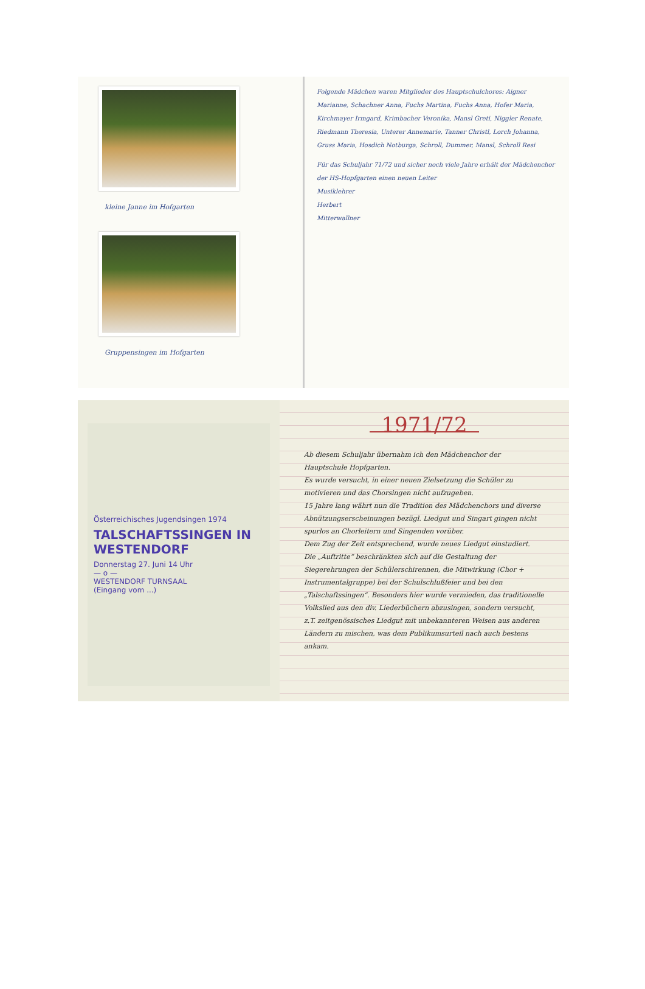kleine Janne im Hofgarten
Gruppensingen im Hofgarten
Folgende Mädchen waren Mitglieder des Hauptschulchores: Aigner Marianne, Schachner Anna, Fuchs Martina, Fuchs Anna, Hofer Maria, Kirchmayer Irmgard, Krimbacher Veronika, Mansl Greti, Niggler Renate, Riedmann Theresia, Unterer Annemarie, Tanner Christl, Lorch Johanna, Gruss Maria, Hosdich Notburga, Schroll, Dummer, Mansl, Schroll Resi
Für das Schuljahr 71/72 und sicher noch viele Jahre erhält der Mädchenchor der HS-Hopfgarten einen neuen Leiter
Musiklehrer
Herbert
Mitterwallner
Österreichisches Jugendsingen 1974
TALSCHAFTSSINGEN IN WESTENDORF
Donnerstag 27. Juni 14 Uhr
— o —
WESTENDORF TURNSAAL
(Eingang vom ...)
1971/72
Ab diesem Schuljahr übernahm ich den Mädchenchor der Hauptschule Hopfgarten.
Es wurde versucht, in einer neuen Zielsetzung die Schüler zu motivieren und das Chorsingen nicht aufzugeben.
15 Jahre lang währt nun die Tradition des Mädchenchors und diverse Abnützungserscheinungen bezügl. Liedgut und Singart gingen nicht spurlos an Chorleitern und Singenden vorüber.
Dem Zug der Zeit entsprechend, wurde neues Liedgut einstudiert.
Die „Auftritte“ beschränkten sich auf die Gestaltung der Siegerehrungen der Schülerschirennen, die Mitwirkung (Chor + Instrumentalgruppe) bei der Schulschlußfeier und bei den „Talschaftssingen“. Besonders hier wurde vermieden, das traditionelle Volkslied aus den div. Liederbüchern abzusingen, sondern versucht, z.T. zeitgenössisches Liedgut mit unbekannteren Weisen aus anderen Ländern zu mischen, was dem Publikumsurteil nach auch bestens ankam.